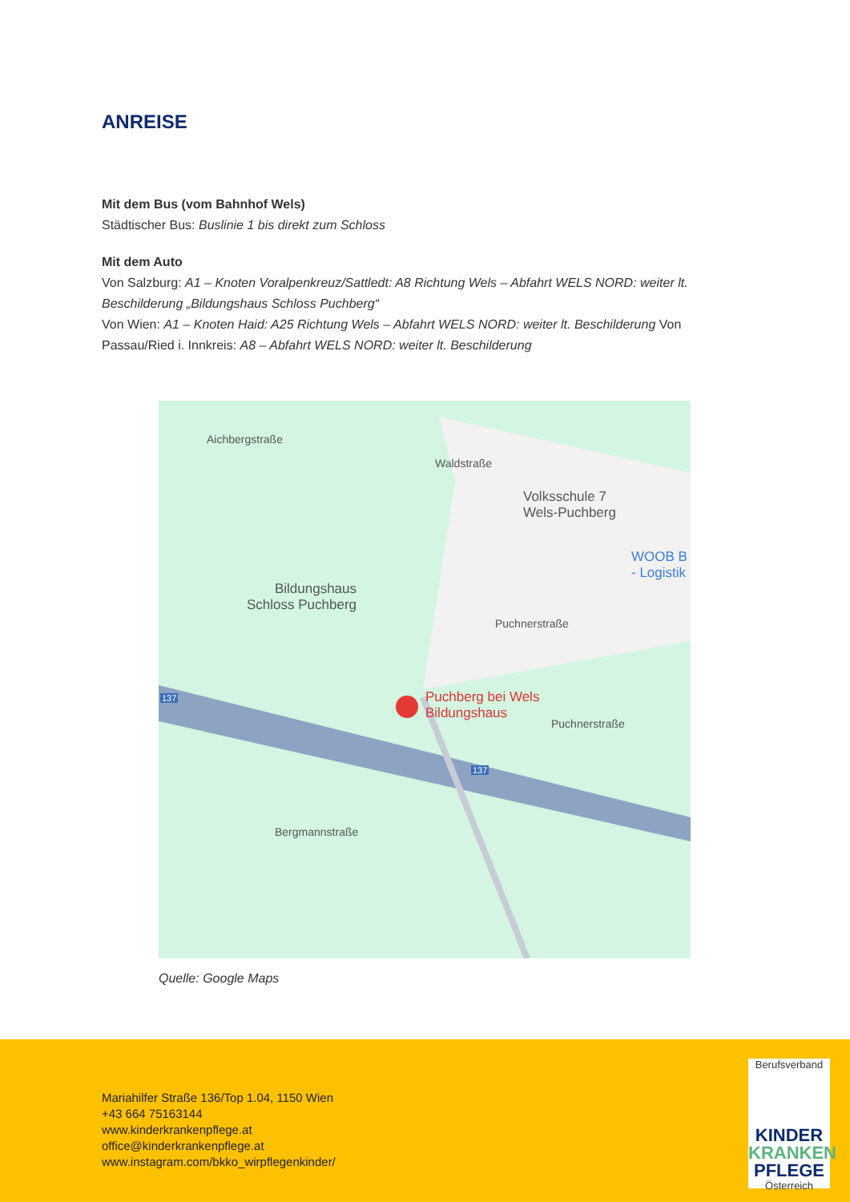ANREISE
Mit dem Bus (vom Bahnhof Wels)
Städtischer Bus: Buslinie 1 bis direkt zum Schloss
Mit dem Auto
Von Salzburg: A1 – Knoten Voralpenkreuz/Sattledt: A8 Richtung Wels – Abfahrt WELS NORD: weiter lt. Beschilderung „Bildungshaus Schloss Puchberg“
Von Wien: A1 – Knoten Haid: A25 Richtung Wels – Abfahrt WELS NORD: weiter lt. Beschilderung Von Passau/Ried i. Innkreis: A8 – Abfahrt WELS NORD: weiter lt. Beschilderung
Bildungshaus
Schloss Puchberg
Volksschule 7
Wels-Puchberg
WOOB B
- Logistik
Puchberg bei Wels
Bildungshaus
Puchnerstraße
Puchnerstraße
Bergmannstraße
Aichbergstraße
Waldstraße
137
137
Quelle: Google Maps
Mariahilfer Straße 136/Top 1.04, 1150 Wien
+43 664 75163144
www.kinderkrankenpflege.at
office@kinderkrankenpflege.at
www.instagram.com/bkko_wirpflegenkinder/
Berufsverband
KINDER
KRANKEN
PFLEGE
Österreich